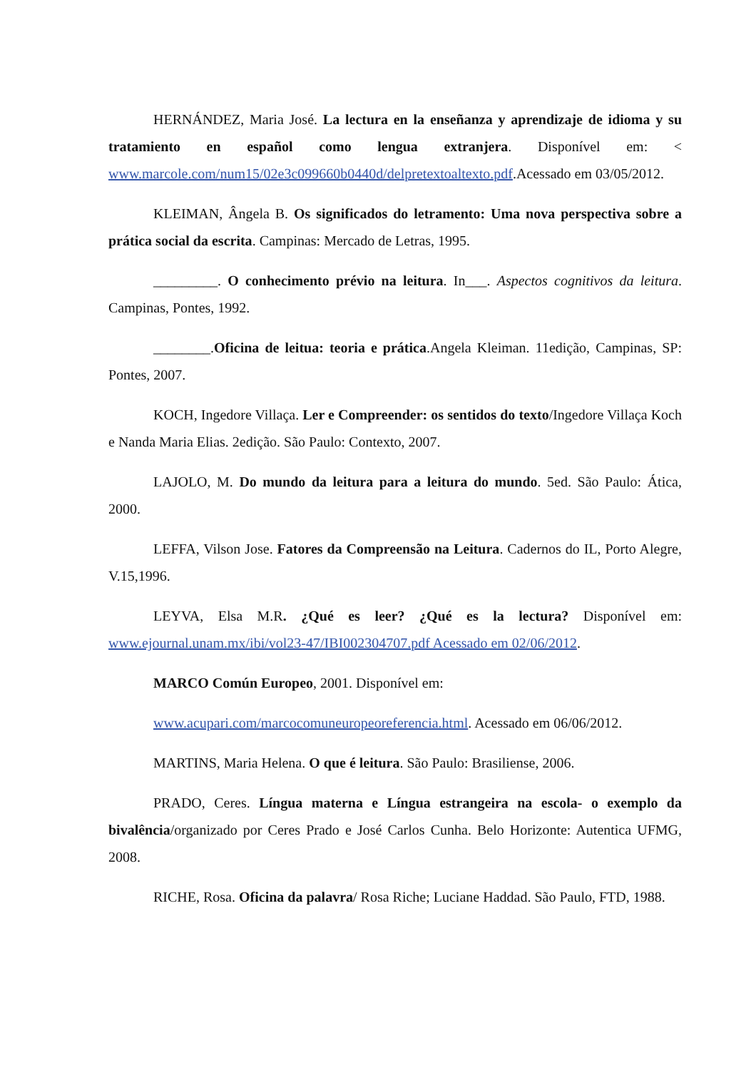HERNÁNDEZ, Maria José. La lectura en la enseñanza y aprendizaje de idioma y su tratamiento en español como lengua extranjera. Disponível em: < www.marcole.com/num15/02e3c099660b0440d/delpretextoaltexto.pdf.Acessado em 03/05/2012.
KLEIMAN, Ângela B. Os significados do letramento: Uma nova perspectiva sobre a prática social da escrita. Campinas: Mercado de Letras, 1995.
_________. O conhecimento prévio na leitura. In___. Aspectos cognitivos da leitura. Campinas, Pontes, 1992.
________.Oficina de leitua: teoria e prática.Angela Kleiman. 11edição, Campinas, SP: Pontes, 2007.
KOCH, Ingedore Villaça. Ler e Compreender: os sentidos do texto/Ingedore Villaça Koch e Nanda Maria Elias. 2edição. São Paulo: Contexto, 2007.
LAJOLO, M. Do mundo da leitura para a leitura do mundo. 5ed. São Paulo: Ática, 2000.
LEFFA, Vilson Jose. Fatores da Compreensão na Leitura. Cadernos do IL, Porto Alegre, V.15,1996.
LEYVA, Elsa M.R. ¿Qué es leer? ¿Qué es la lectura? Disponível em: www.ejournal.unam.mx/ibi/vol23-47/IBI002304707.pdf Acessado em 02/06/2012.
MARCO Común Europeo, 2001. Disponível em:
www.acupari.com/marcocomuneuropeoreferencia.html. Acessado em 06/06/2012.
MARTINS, Maria Helena. O que é leitura. São Paulo: Brasiliense, 2006.
PRADO, Ceres. Língua materna e Língua estrangeira na escola- o exemplo da bivalência/organizado por Ceres Prado e José Carlos Cunha. Belo Horizonte: Autentica UFMG, 2008.
RICHE, Rosa. Oficina da palavra/ Rosa Riche; Luciane Haddad. São Paulo, FTD, 1988.